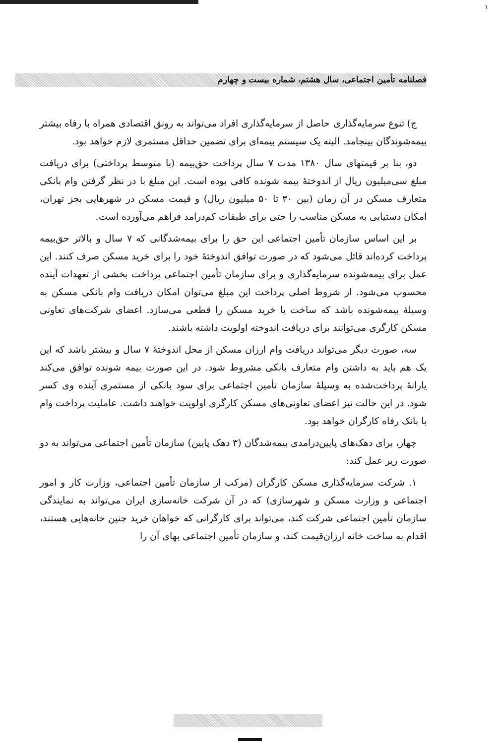۱
فصلنامه تأمین اجتماعی، سال هشتم، شماره بیست و چهارم
ج) تنوع سرمایه‌گذاری حاصل از سرمایه‌گذاری افراد می‌تواند به رونق اقتصادی همراه با رفاه بیشتر بیمه‌شوندگان بینجامد. البته یک سیستم بیمه‌ای برای تضمین حداقل مستمری لازم خواهد بود.
دو، بنا بر قیمتهای سال ۱۳۸۰ مدت ۷ سال پرداخت حق‌بیمه (با متوسط پرداختی) برای دریافت مبلغ سی‌میلیون ریال از اندوختهٔ بیمه شونده کافی بوده است. این مبلغ با در نظر گرفتن وام بانکی متعارف مسکن در آن زمان (بین ۳۰ تا ۵۰ میلیون ریال) و قیمت مسکن در شهرهایی بجز تهران، امکان دستیابی به مسکن مناسب را حتی برای طبقات کم‌درامد فراهم می‌آورده است.
بر این اساس سازمان تأمین اجتماعی این حق را برای بیمه‌شدگانی که ۷ سال و بالاتر حق‌بیمه پرداخت کرده‌اند قائل می‌شود که در صورت توافق اندوختهٔ خود را برای خرید مسکن صرف کنند. این عمل برای بیمه‌شونده سرمایه‌گذاری و برای سازمان تأمین اجتماعی پرداخت بخشی از تعهدات آینده محسوب می‌شود. از شروط اصلی پرداخت این مبلغ می‌توان امکان دریافت وام بانکی مسکن به وسیلهٔ بیمه‌شونده باشد که ساخت یا خرید مسکن را قطعی می‌سازد. اعضای شرکت‌های تعاونی مسکن کارگری می‌توانند برای دریافت اندوخته اولویت داشته باشند.
سه، صورت دیگر می‌تواند دریافت وام ارزان مسکن از محل اندوختهٔ ۷ سال و بیشتر باشد که این یک هم باید به داشتن وام متعارف بانکی مشروط شود. در این صورت بیمه شونده توافق می‌کند یارانهٔ پرداخت‌شده به وسیلهٔ سازمان تأمین اجتماعی برای سود بانکی از مستمری آینده وی کسر شود. در این حالت نیز اعضای تعاونی‌های مسکن کارگری اولویت خواهند داشت. عاملیت پرداخت وام با بانک رفاه کارگران خواهد بود.
چهار، برای دهک‌های پایین‌درامدی بیمه‌شدگان (۳ دهک پایین) سازمان تأمین اجتماعی می‌تواند به دو صورت زیر عمل کند:
۱. شرکت سرمایه‌گذاری مسکن کارگران (مرکب از سازمان تأمین اجتماعی، وزارت کار و امور اجتماعی و وزارت مسکن و شهرسازی) که در آن شرکت خانه‌سازی ایران می‌تواند به نمایندگی سازمان تأمین اجتماعی شرکت کند، می‌تواند برای کارگرانی که خواهان خرید چنین خانه‌هایی هستند، اقدام به ساخت خانه ارزان‌قیمت کند، و سازمان تأمین اجتماعی بهای آن را